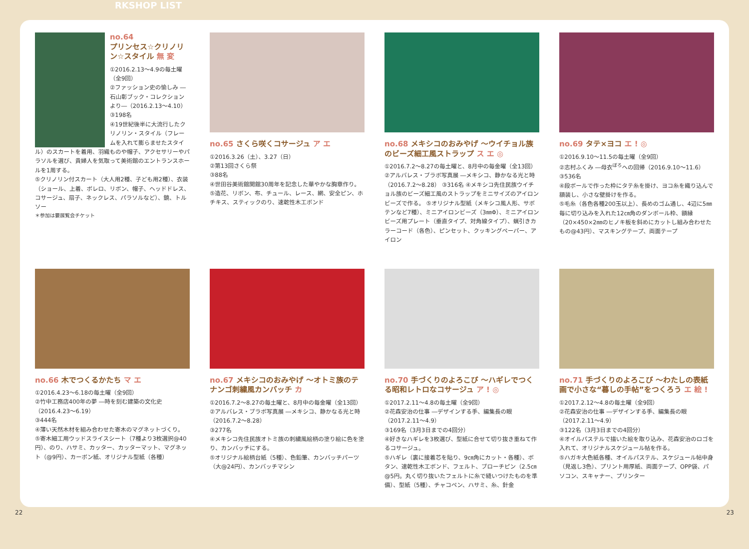RKSHOP LIST
no.64
プリンセス☆クリノリン☆スタイル 無 変
①2016.2.13～4.9の毎土曜（全9回）
②ファッション史の愉しみ ―石山彰ブック・コレクションより―（2016.2.13～4.10）
③198名
④19世紀後半に大流行したクリノリン・スタイル（フレームを入れて膨らませたスタイル）のスカートを着用、羽織ものや帽子、アクセサリーやパラソルを選び、貴婦人を気取って美術館のエントランスホールを1周する。
⑤クリノリン付スカート（大人用2種、子ども用2種）、衣装（ショール、上着、ボレロ、リボン、帽子、ヘッドドレス、コサージュ、扇子、ネックレス、パラソルなど）、鏡、トルソー
＊参加は要展覧会チケット
no.65 さくら咲くコサージュ ア エ
①2016.3.26（土）、3.27（日）
②第13回さくら祭
③88名
④世田谷美術館開館30周年を記念した華やかな胸章作り。
⑤造花、リボン、布、チュール、レース、網、安全ピン、ホチキス、スティックのり、速乾性木工ボンド
no.68 メキシコのおみやげ ～ウイチョル族のビーズ細工風ストラップ ス エ ◎
①2016.7.2～8.27の毎土曜と、8月中の毎金曜（全13回） ②アルバレス・ブラボ写真展 ―メキシコ、静かなる光と時（2016.7.2～8.28） ③316名 ④メキシコ先住民族ウイチョル族のビーズ細工風のストラップをミニサイズのアイロンビーズで作る。 ⑤オリジナル型紙（メキシコ風人形、サボテンなど7種）、ミニアイロンビーズ（3㎜Φ）、ミニアイロンビーズ用プレート（垂直タイプ、対角線タイプ）、蝋引きカラーコード（各色）、ピンセット、クッキングペーパー、アイロン
no.69 タテ×ヨコ エ ! ◎
①2016.9.10～11.5の毎土曜（全9回）
②志村ふくみ ―母衣<sup>ぼろ</sup>への回帰（2016.9.10～11.6）
③536名
④段ボールで作った枠にタテ糸を掛け、ヨコ糸を織り込んで額装し、小さな壁掛けを作る。
⑤毛糸（各色各種200玉以上）、長めのゴム通し、4辺に5㎜毎に切り込みを入れた12㎝角のダンボール枠、額縁（20×450×2㎜のヒノキ板を斜めにカットし組み合わせたもの@43円）、マスキングテープ、両面テープ
no.66 木でつくるかたち マ エ
①2016.4.23～6.18の毎土曜（全9回）
②竹中工務店400年の夢 ―時を刻む建築の文化史（2016.4.23～6.19）
③444名
④薄い天然木材を組み合わせた寄木のマグネットづくり。
⑤寄木細工用ウッドスライスシート（7種より3枚選択@40円）、のり、ハサミ、カッター、カッターマット、マグネット（@9円）、カーボン紙、オリジナル型紙（各種）
no.67 メキシコのおみやげ ～オトミ族のテナンゴ刺繍風カンバッチ カ
①2016.7.2～8.27の毎土曜と、8月中の毎金曜（全13回）
②アルバレス・ブラボ写真展 ―メキシコ、静かなる光と時（2016.7.2～8.28）
③277名
④メキシコ先住民族オトミ族の刺繍風絵柄の塗り絵に色を塗り、カンバッチにする。
⑤オリジナル絵柄台紙（5種）、色鉛筆、カンバッチパーツ（大@24円）、カンバッチマシン
no.70 手づくりのよろこび ～ハギレでつくる昭和レトロなコサージュ ア ! ◎
①2017.2.11～4.8の毎土曜（全9回）
②花森安治の仕事 ―デザインする手、編集長の眼（2017.2.11～4.9）
③169名（3月3日までの4回分）
④好きなハギレを3枚選び、型紙に合せて切り抜き重ねて作るコサージュ。
⑤ハギレ（裏に接着芯を貼り、9㎝角にカット・各種）、ボタン、速乾性木工ボンド、フェルト、ブローチピン（2.5㎝@5円。丸く切り抜いたフェルトに糸で縫いつけたものを準備）、型紙（5種）、チャコペン、ハサミ、糸、針金
no.71 手づくりのよろこび ～わたしの表紙画で小さな“暮しの手帖”をつくろう エ 絵 !
①2017.2.12～4.8の毎土曜（全9回）
②花森安治の仕事 ―デザインする手、編集長の眼（2017.2.11～4.9）
③122名（3月3日までの4回分）
④オイルパステルで描いた絵を取り込み、花森安治のロゴを入れて、オリジナルスケジュール帖を作る。
⑤ハガキ大色紙各種、オイルパステル、スケジュール帖中身（見返し3色）、プリント用厚紙、両面テープ、OPP袋、パソコン、スキャナー、プリンター
22 23